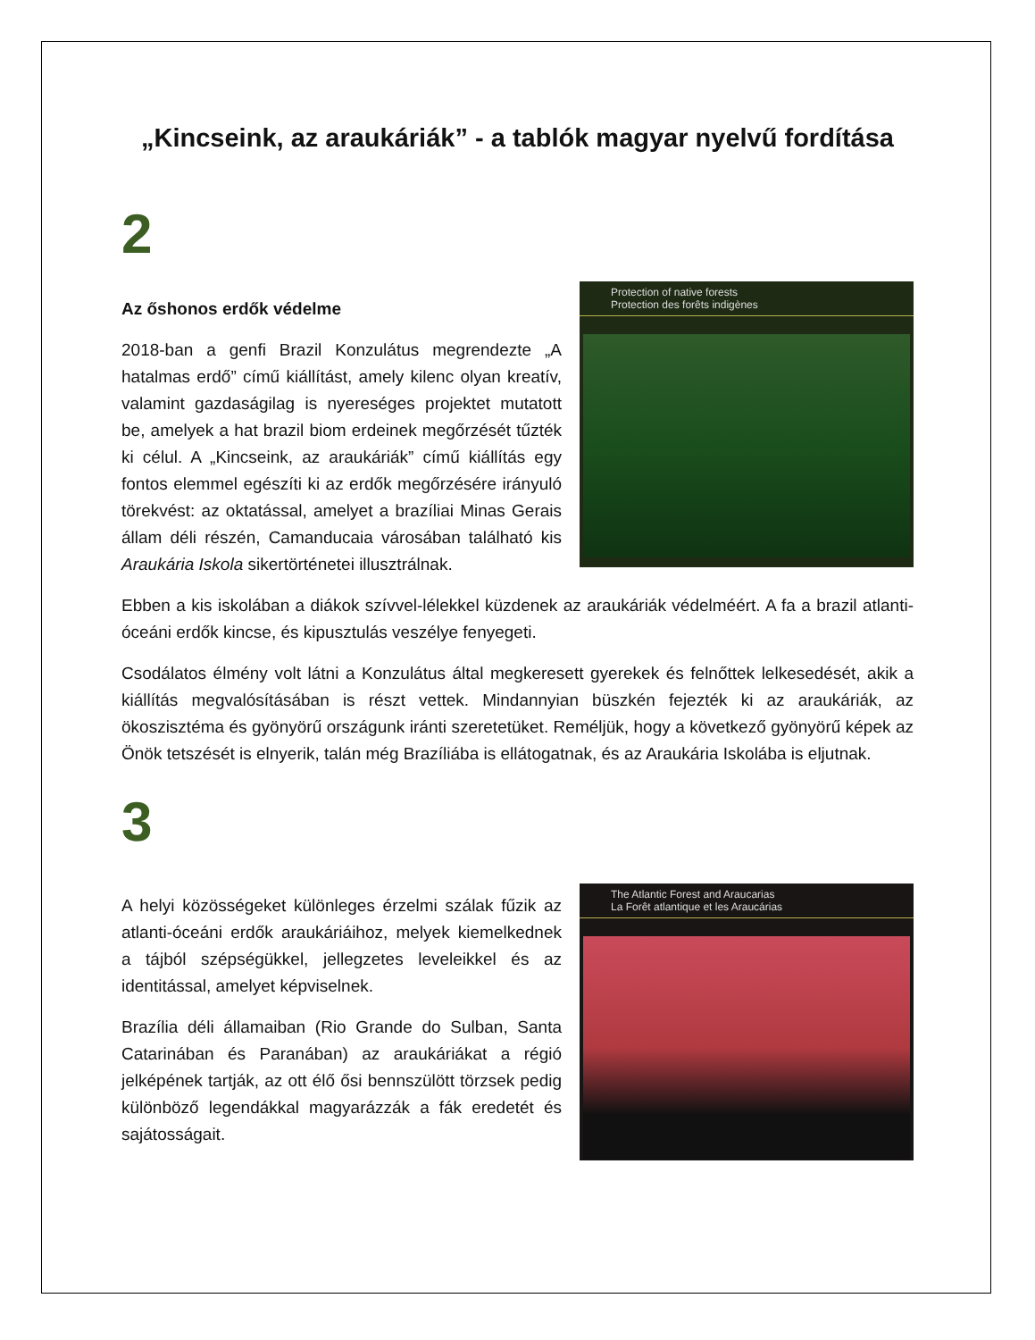„Kincseink, az araukáriák” - a tablók magyar nyelvű fordítása
2
Az őshonos erdők védelme
2018-ban a genfi Brazil Konzulátus megrendezte „A hatalmas erdő” című kiállítást, amely kilenc olyan kreatív, valamint gazdaságilag is nyereséges projektet mutatott be, amelyek a hat brazil biom erdeinek megőrzését tűzték ki célul. A „Kincseink, az araukáriák” című kiállítás egy fontos elemmel egészíti ki az erdők megőrzésére irányuló törekvést: az oktatással, amelyet a brazíliai Minas Gerais állam déli részén, Camanducaia városában található kis Araukária Iskola sikertörténetei illusztrálnak.
Protection of native forests
Protection des forêts indigènes
Ebben a kis iskolában a diákok szívvel-lélekkel küzdenek az araukáriák védelméért. A fa a brazil atlanti-óceáni erdők kincse, és kipusztulás veszélye fenyegeti.
Csodálatos élmény volt látni a Konzulátus által megkeresett gyerekek és felnőttek lelkesedését, akik a kiállítás megvalósításában is részt vettek. Mindannyian büszkén fejezték ki az araukáriák, az ökoszisztéma és gyönyörű országunk iránti szeretetüket. Reméljük, hogy a következő gyönyörű képek az Önök tetszését is elnyerik, talán még Brazíliába is ellátogatnak, és az Araukária Iskolába is eljutnak.
3
A helyi közösségeket különleges érzelmi szálak fűzik az atlanti-óceáni erdők araukáriáihoz, melyek kiemelkednek a tájból szépségükkel, jellegzetes leveleikkel és az identitással, amelyet képviselnek.
Brazília déli államaiban (Rio Grande do Sulban, Santa Catarinában és Paranában) az araukáriákat a régió jelképének tartják, az ott élő ősi bennszülött törzsek pedig különböző legendákkal magyarázzák a fák eredetét és sajátosságait.
The Atlantic Forest and Araucarias
La Forêt atlantique et les Araucárias